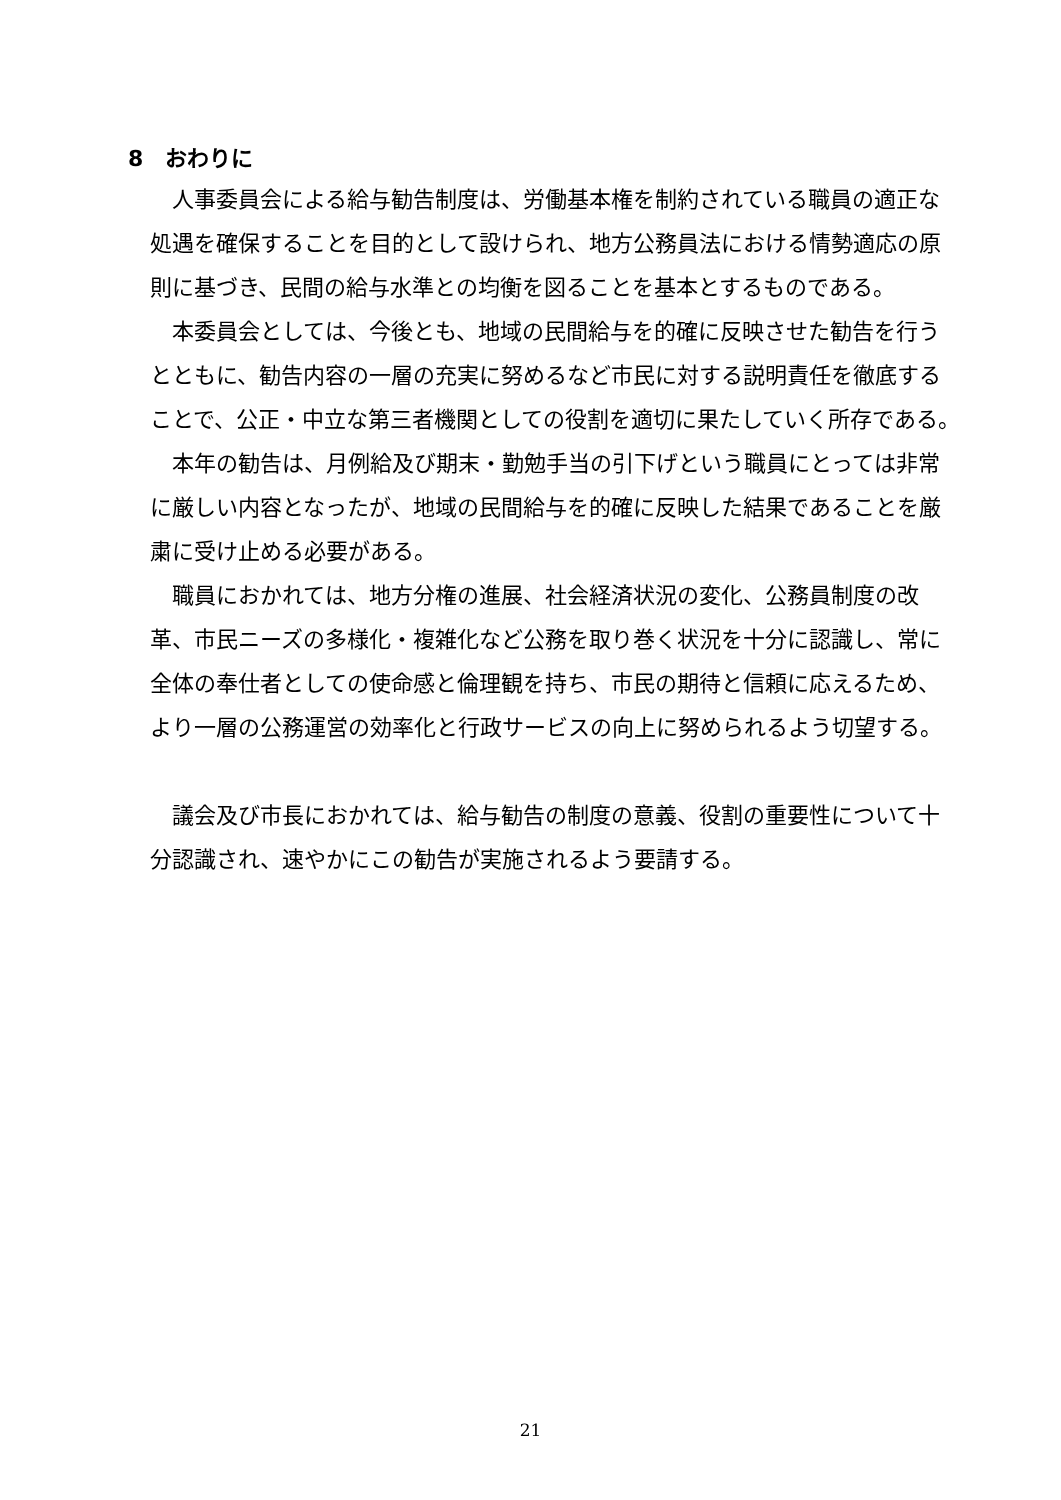8　おわりに
人事委員会による給与勧告制度は、労働基本権を制約されている職員の適正な処遇を確保することを目的として設けられ、地方公務員法における情勢適応の原則に基づき、民間の給与水準との均衡を図ることを基本とするものである。
本委員会としては、今後とも、地域の民間給与を的確に反映させた勧告を行うとともに、勧告内容の一層の充実に努めるなど市民に対する説明責任を徹底することで、公正・中立な第三者機関としての役割を適切に果たしていく所存である。
本年の勧告は、月例給及び期末・勤勉手当の引下げという職員にとっては非常に厳しい内容となったが、地域の民間給与を的確に反映した結果であることを厳粛に受け止める必要がある。
職員におかれては、地方分権の進展、社会経済状況の変化、公務員制度の改革、市民ニーズの多様化・複雑化など公務を取り巻く状況を十分に認識し、常に全体の奉仕者としての使命感と倫理観を持ち、市民の期待と信頼に応えるため、より一層の公務運営の効率化と行政サービスの向上に努められるよう切望する。
議会及び市長におかれては、給与勧告の制度の意義、役割の重要性について十分認識され、速やかにこの勧告が実施されるよう要請する。
21